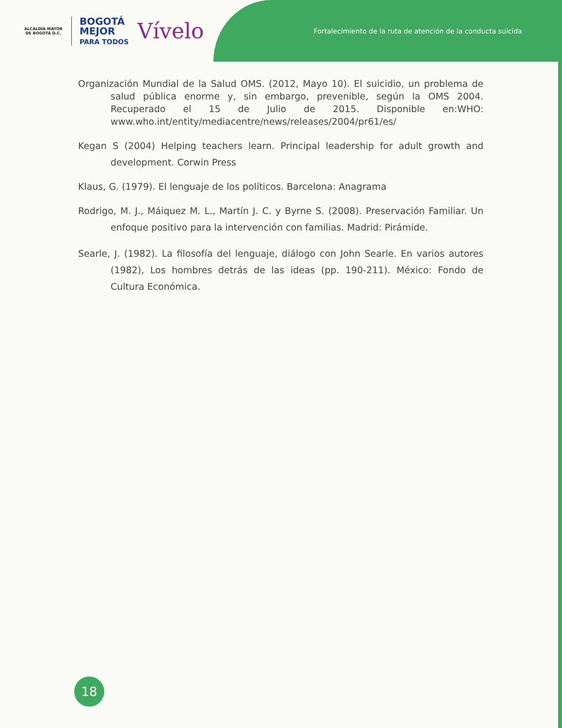ALCALDÍA MAYOR
DE BOGOTÁ D.C.
BOGOTÁ
MEJOR
PARA TODOS
Vívelo
Fortalecimiento de la ruta de atención de la conducta suicida
Organización Mundial de la Salud OMS. (2012, Mayo 10). El suicidio, un problema de salud pública enorme y, sin embargo, prevenible, según la OMS 2004. Recuperado el 15 de Julio de 2015. Disponible en:WHO: www.who.int/entity/mediacentre/news/releases/2004/pr61/es/
Kegan S (2004) Helping teachers learn. Principal leadership for adult growth and development. Corwin Press
Klaus, G. (1979). El lenguaje de los políticos. Barcelona: Anagrama
Rodrigo, M. J., Máiquez M. L., Martín J. C. y Byrne S. (2008). Preservación Familiar. Un enfoque positivo para la intervención con familias. Madrid: Pirámide.
Searle, J. (1982). La filosofía del lenguaje, diálogo con John Searle. En varios autores (1982), Los hombres detrás de las ideas (pp. 190-211). México: Fondo de Cultura Económica.
18